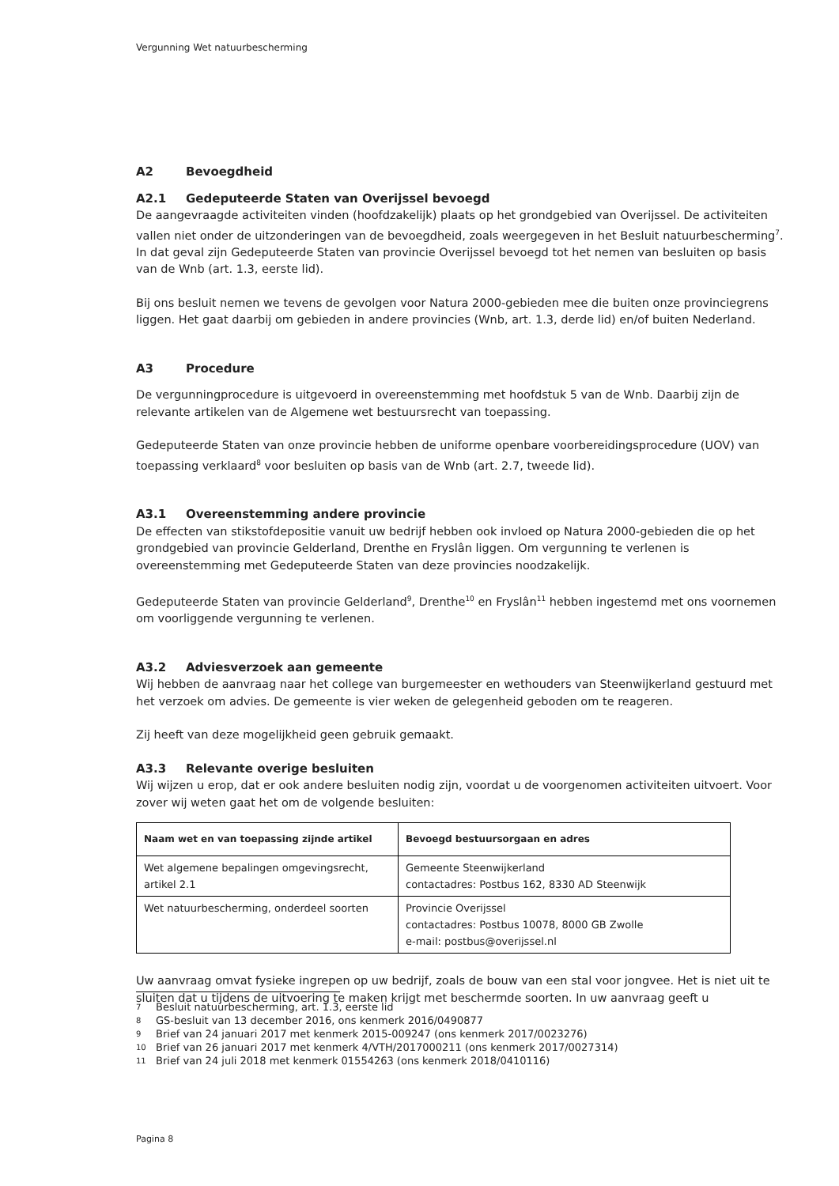Vergunning Wet natuurbescherming
A2 Bevoegdheid
A2.1 Gedeputeerde Staten van Overijssel bevoegd
De aangevraagde activiteiten vinden (hoofdzakelijk) plaats op het grondgebied van Overijssel. De activiteiten vallen niet onder de uitzonderingen van de bevoegdheid, zoals weergegeven in het Besluit natuurbescherming<sup>7</sup>. In dat geval zijn Gedeputeerde Staten van provincie Overijssel bevoegd tot het nemen van besluiten op basis van de Wnb (art. 1.3, eerste lid).
Bij ons besluit nemen we tevens de gevolgen voor Natura 2000-gebieden mee die buiten onze provinciegrens liggen. Het gaat daarbij om gebieden in andere provincies (Wnb, art. 1.3, derde lid) en/of buiten Nederland.
A3 Procedure
De vergunningprocedure is uitgevoerd in overeenstemming met hoofdstuk 5 van de Wnb. Daarbij zijn de relevante artikelen van de Algemene wet bestuursrecht van toepassing.
Gedeputeerde Staten van onze provincie hebben de uniforme openbare voorbereidingsprocedure (UOV) van toepassing verklaard<sup>8</sup> voor besluiten op basis van de Wnb (art. 2.7, tweede lid).
A3.1 Overeenstemming andere provincie
De effecten van stikstofdepositie vanuit uw bedrijf hebben ook invloed op Natura 2000-gebieden die op het grondgebied van provincie Gelderland, Drenthe en Fryslân liggen. Om vergunning te verlenen is overeenstemming met Gedeputeerde Staten van deze provincies noodzakelijk.
Gedeputeerde Staten van provincie Gelderland<sup>9</sup>, Drenthe<sup>10</sup> en Fryslân<sup>11</sup> hebben ingestemd met ons voornemen om voorliggende vergunning te verlenen.
A3.2 Adviesverzoek aan gemeente
Wij hebben de aanvraag naar het college van burgemeester en wethouders van Steenwijkerland gestuurd met het verzoek om advies. De gemeente is vier weken de gelegenheid geboden om te reageren.
Zij heeft van deze mogelijkheid geen gebruik gemaakt.
A3.3 Relevante overige besluiten
Wij wijzen u erop, dat er ook andere besluiten nodig zijn, voordat u de voorgenomen activiteiten uitvoert. Voor zover wij weten gaat het om de volgende besluiten:
| Naam wet en van toepassing zijnde artikel | Bevoegd bestuursorgaan en adres |
| --- | --- |
| Wet algemene bepalingen omgevingsrecht, artikel 2.1 | Gemeente Steenwijkerland contactadres: Postbus 162, 8330 AD Steenwijk |
| Wet natuurbescherming, onderdeel soorten | Provincie Overijssel contactadres: Postbus 10078, 8000 GB Zwolle e-mail: postbus@overijssel.nl |
Uw aanvraag omvat fysieke ingrepen op uw bedrijf, zoals de bouw van een stal voor jongvee. Het is niet uit te sluiten dat u tijdens de uitvoering te maken krijgt met beschermde soorten. In uw aanvraag geeft u
7 Besluit natuurbescherming, art. 1.3, eerste lid
8 GS-besluit van 13 december 2016, ons kenmerk 2016/0490877
9 Brief van 24 januari 2017 met kenmerk 2015-009247 (ons kenmerk 2017/0023276)
10 Brief van 26 januari 2017 met kenmerk 4/VTH/2017000211 (ons kenmerk 2017/0027314)
11 Brief van 24 juli 2018 met kenmerk 01554263 (ons kenmerk 2018/0410116)
Pagina 8